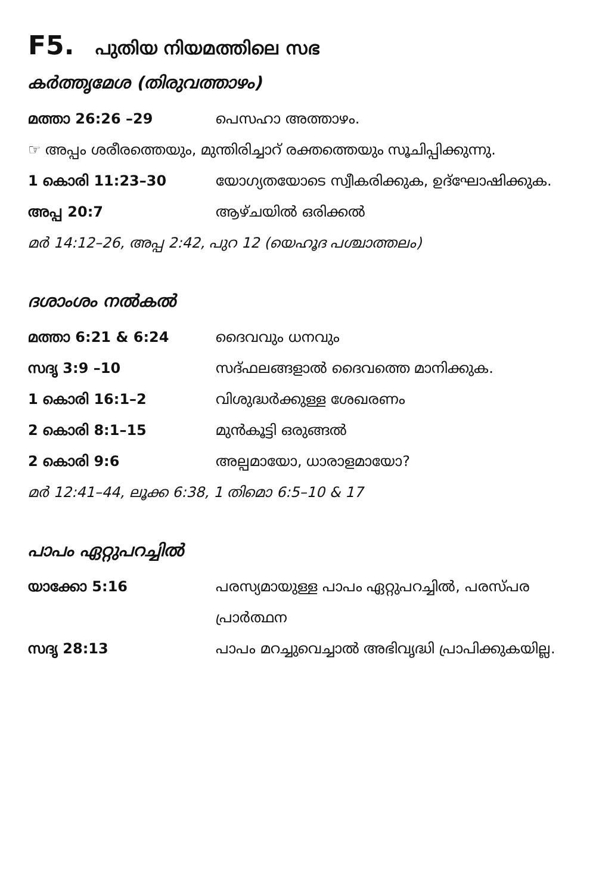F5. പുതിയ നിയമത്തിലെ സഭ
കർത്തൃമേശ (തിരുവത്താഴം)
മത്താ 26:26 –29 പെസഹാ അത്താഴം.
☞ അപ്പം ശരീരത്തെയും, മുന്തിരിച്ചാറ് രക്തത്തെയും സൂചിപ്പിക്കുന്നു.
1 കൊരി 11:23–30 യോഗ്യതയോടെ സ്വീകരിക്കുക, ഉദ്ഘോഷിക്കുക.
അപ്പ 20:7 ആഴ്ചയിൽ ഒരിക്കൽ
മർ 14:12–26, അപ്പ 2:42, പുറ 12 (യെഹൂദ പശ്ചാത്തലം)
ദശാംശം നൽകൽ
മത്താ 6:21 & 6:24 ദൈവവും ധനവും
സദൃ 3:9 –10 സദ്ഫലങ്ങളാൽ ദൈവത്തെ മാനിക്കുക.
1 കൊരി 16:1–2 വിശുദ്ധർക്കുള്ള ശേഖരണം
2 കൊരി 8:1–15 മുൻകൂട്ടി ഒരുങ്ങൽ
2 കൊരി 9:6 അല്പമായോ, ധാരാളമായോ?
മർ 12:41–44, ലൂക്ക 6:38, 1 തിമൊ 6:5–10 & 17
പാപം ഏറ്റുപറച്ചിൽ
യാക്കോ 5:16 പരസ്യമായുള്ള പാപം ഏറ്റുപറച്ചിൽ, പരസ്പര പ്രാർത്ഥന
സദൃ 28:13 പാപം മറച്ചുവെച്ചാൽ അഭിവൃദ്ധി പ്രാപിക്കുകയില്ല.